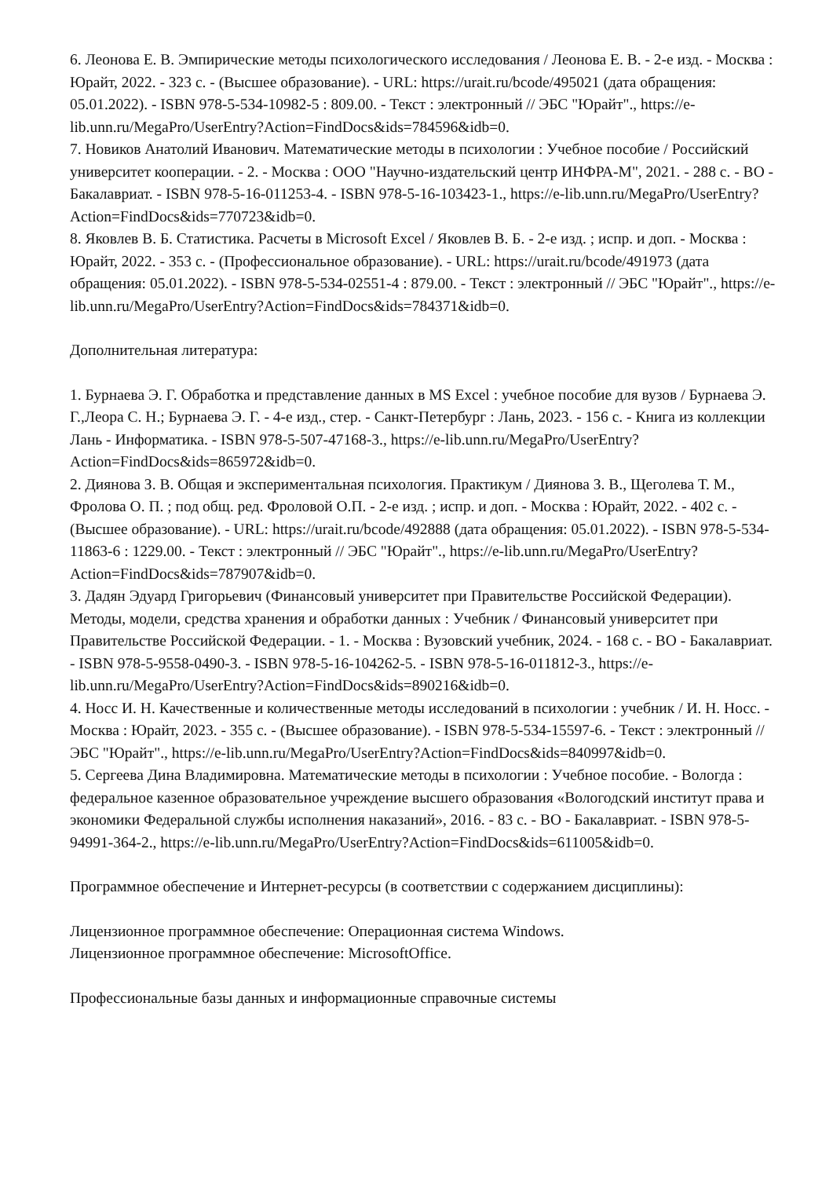6. Леонова Е. В. Эмпирические методы психологического исследования / Леонова Е. В. - 2-е изд. - Москва : Юрайт, 2022. - 323 с. - (Высшее образование). - URL: https://urait.ru/bcode/495021 (дата обращения: 05.01.2022). - ISBN 978-5-534-10982-5 : 809.00. - Текст : электронный // ЭБС "Юрайт"., https://e-lib.unn.ru/MegaPro/UserEntry?Action=FindDocs&ids=784596&idb=0.
7. Новиков Анатолий Иванович. Математические методы в психологии : Учебное пособие / Российский университет кооперации. - 2. - Москва : ООО "Научно-издательский центр ИНФРА-М", 2021. - 288 с. - ВО - Бакалавриат. - ISBN 978-5-16-011253-4. - ISBN 978-5-16-103423-1., https://e-lib.unn.ru/MegaPro/UserEntry?Action=FindDocs&ids=770723&idb=0.
8. Яковлев В. Б. Статистика. Расчеты в Microsoft Excel / Яковлев В. Б. - 2-е изд. ; испр. и доп. - Москва : Юрайт, 2022. - 353 с. - (Профессиональное образование). - URL: https://urait.ru/bcode/491973 (дата обращения: 05.01.2022). - ISBN 978-5-534-02551-4 : 879.00. - Текст : электронный // ЭБС "Юрайт"., https://e-lib.unn.ru/MegaPro/UserEntry?Action=FindDocs&ids=784371&idb=0.
Дополнительная литература:
1. Бурнаева Э. Г. Обработка и представление данных в MS Excel : учебное пособие для вузов / Бурнаева Э. Г.,Леора С. Н.; Бурнаева Э. Г. - 4-е изд., стер. - Санкт-Петербург : Лань, 2023. - 156 с. - Книга из коллекции Лань - Информатика. - ISBN 978-5-507-47168-3., https://e-lib.unn.ru/MegaPro/UserEntry?Action=FindDocs&ids=865972&idb=0.
2. Диянова З. В. Общая и экспериментальная психология. Практикум / Диянова З. В., Щеголева Т. М., Фролова О. П. ; под общ. ред. Фроловой О.П. - 2-е изд. ; испр. и доп. - Москва : Юрайт, 2022. - 402 с. - (Высшее образование). - URL: https://urait.ru/bcode/492888 (дата обращения: 05.01.2022). - ISBN 978-5-534-11863-6 : 1229.00. - Текст : электронный // ЭБС "Юрайт"., https://e-lib.unn.ru/MegaPro/UserEntry?Action=FindDocs&ids=787907&idb=0.
3. Дадян Эдуард Григорьевич (Финансовый университет при Правительстве Российской Федерации). Методы, модели, средства хранения и обработки данных : Учебник / Финансовый университет при Правительстве Российской Федерации. - 1. - Москва : Вузовский учебник, 2024. - 168 с. - ВО - Бакалавриат. - ISBN 978-5-9558-0490-3. - ISBN 978-5-16-104262-5. - ISBN 978-5-16-011812-3., https://e-lib.unn.ru/MegaPro/UserEntry?Action=FindDocs&ids=890216&idb=0.
4. Носс И. Н. Качественные и количественные методы исследований в психологии : учебник / И. Н. Носс. - Москва : Юрайт, 2023. - 355 с. - (Высшее образование). - ISBN 978-5-534-15597-6. - Текст : электронный // ЭБС "Юрайт"., https://e-lib.unn.ru/MegaPro/UserEntry?Action=FindDocs&ids=840997&idb=0.
5. Сергеева Дина Владимировна. Математические методы в психологии : Учебное пособие. - Вологда : федеральное казенное образовательное учреждение высшего образования «Вологодский институт права и экономики Федеральной службы исполнения наказаний», 2016. - 83 с. - ВО - Бакалавриат. - ISBN 978-5-94991-364-2., https://e-lib.unn.ru/MegaPro/UserEntry?Action=FindDocs&ids=611005&idb=0.
Программное обеспечение и Интернет-ресурсы (в соответствии с содержанием дисциплины):
Лицензионное программное обеспечение: Операционная система Windows.
Лицензионное программное обеспечение: MicrosoftOffice.
Профессиональные базы данных и информационные справочные системы